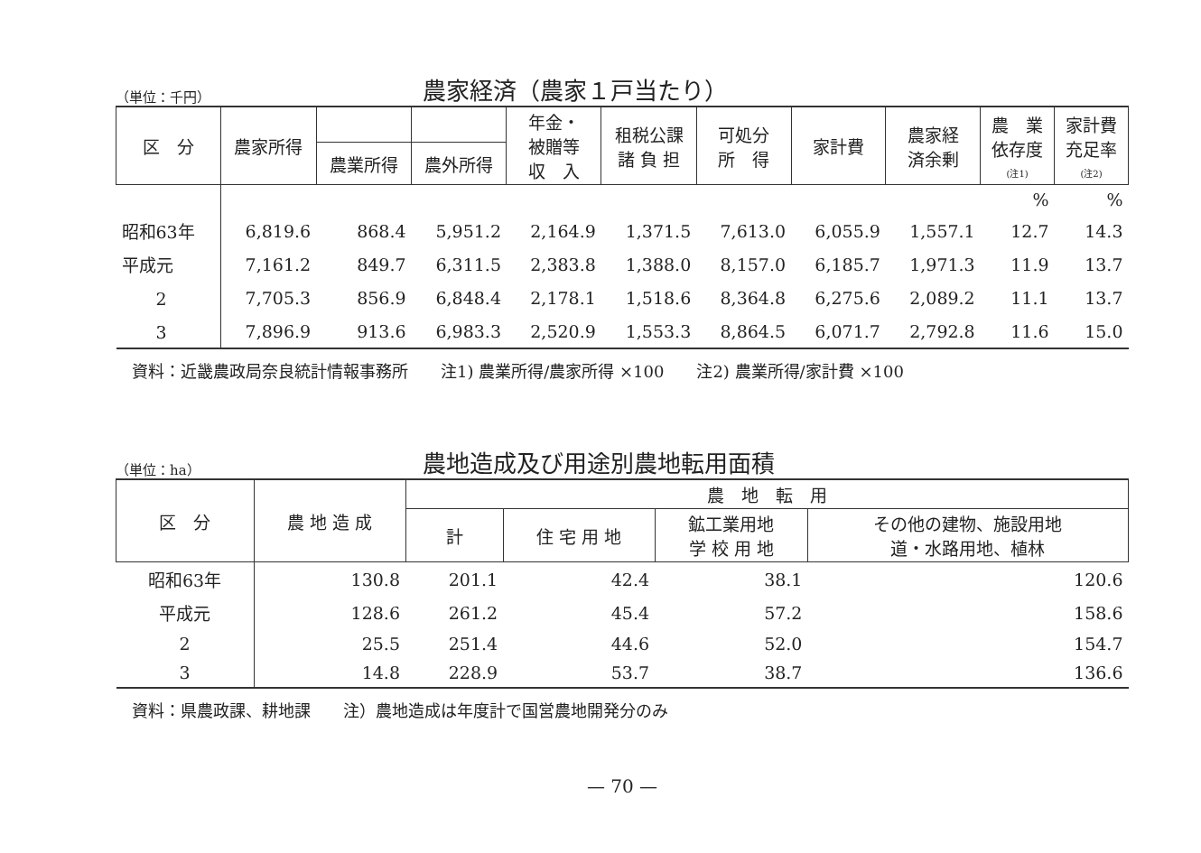（単位：千円）
農家経済（農家１戸当たり）
| 区 分 | 農家所得 | | | 年金・ 被贈等 収 入 | 租税公課 諸 負 担 | 可処分 所 得 | 家計費 | 農家経 済余剰 | 農 業 依存度 (注1) | 家計費 充足率 (注2) |
| --- | --- | --- | --- | --- | --- | --- | --- | --- | --- | --- |
| | | 農業所得 | 農外所得 | | | | | | | |
| | | | | | | | | | % | % |
| 昭和63年 | 6,819.6 | 868.4 | 5,951.2 | 2,164.9 | 1,371.5 | 7,613.0 | 6,055.9 | 1,557.1 | 12.7 | 14.3 |
| 平成元 | 7,161.2 | 849.7 | 6,311.5 | 2,383.8 | 1,388.0 | 8,157.0 | 6,185.7 | 1,971.3 | 11.9 | 13.7 |
| 2 | 7,705.3 | 856.9 | 6,848.4 | 2,178.1 | 1,518.6 | 8,364.8 | 6,275.6 | 2,089.2 | 11.1 | 13.7 |
| 3 | 7,896.9 | 913.6 | 6,983.3 | 2,520.9 | 1,553.3 | 8,864.5 | 6,071.7 | 2,792.8 | 11.6 | 15.0 |
資料：近畿農政局奈良統計情報事務所　　注1) 農業所得/農家所得 ×100　　注2) 農業所得/家計費 ×100
（単位：ha）
農地造成及び用途別農地転用面積
| 区 分 | 農 地 造 成 | 農 地 転 用 | | | |
| --- | --- | --- | --- | --- | --- |
| | | 計 | 住 宅 用 地 | 鉱工業用地 学 校 用 地 | その他の建物、施設用地 道・水路用地、植林 |
| 昭和63年 | 130.8 | 201.1 | 42.4 | 38.1 | 120.6 |
| 平成元 | 128.6 | 261.2 | 45.4 | 57.2 | 158.6 |
| 2 | 25.5 | 251.4 | 44.6 | 52.0 | 154.7 |
| 3 | 14.8 | 228.9 | 53.7 | 38.7 | 136.6 |
資料：県農政課、耕地課　　注）農地造成は年度計で国営農地開発分のみ
— 70 —